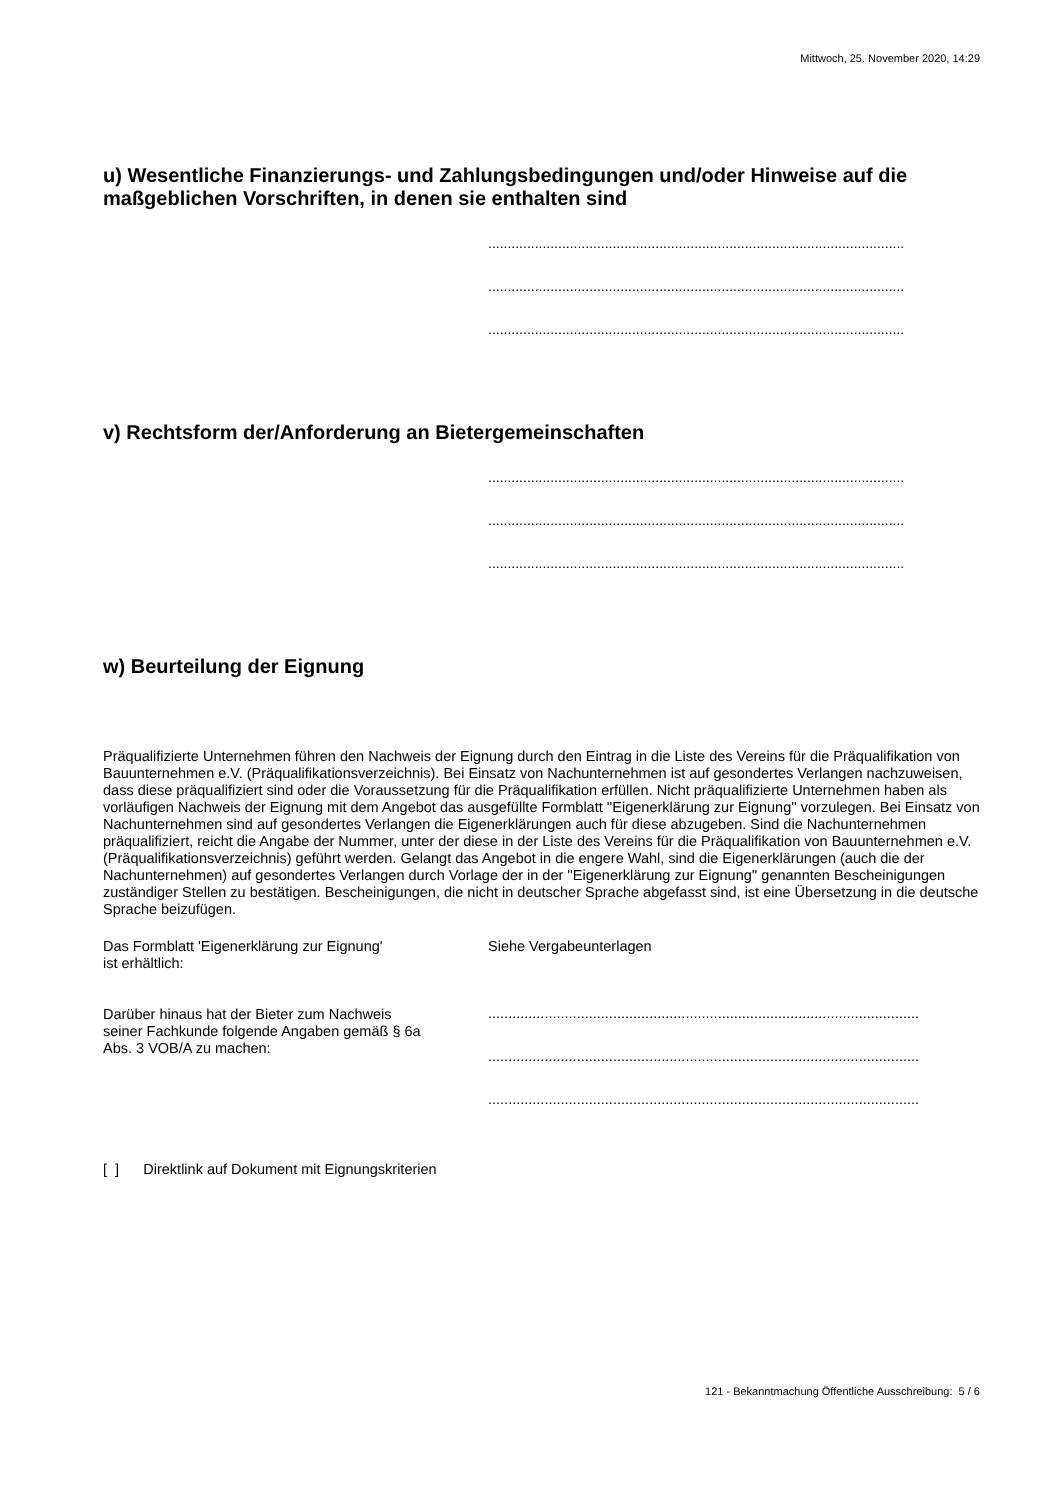Mittwoch, 25. November 2020, 14:29
u) Wesentliche Finanzierungs- und Zahlungsbedingungen und/oder Hinweise auf die maßgeblichen Vorschriften, in denen sie enthalten sind
...........................................................................................................
...........................................................................................................
...........................................................................................................
v) Rechtsform der/Anforderung an Bietergemeinschaften
...........................................................................................................
...........................................................................................................
...........................................................................................................
w) Beurteilung der Eignung
Präqualifizierte Unternehmen führen den Nachweis der Eignung durch den Eintrag in die Liste des Vereins für die Präqualifikation von Bauunternehmen e.V. (Präqualifikationsverzeichnis). Bei Einsatz von Nachunternehmen ist auf gesondertes Verlangen nachzuweisen, dass diese präqualifiziert sind oder die Voraussetzung für die Präqualifikation erfüllen. Nicht präqualifizierte Unternehmen haben als vorläufigen Nachweis der Eignung mit dem Angebot das ausgefüllte Formblatt ''Eigenerklärung zur Eignung'' vorzulegen. Bei Einsatz von Nachunternehmen sind auf gesondertes Verlangen die Eigenerklärungen auch für diese abzugeben. Sind die Nachunternehmen präqualifiziert, reicht die Angabe der Nummer, unter der diese in der Liste des Vereins für die Präqualifikation von Bauunternehmen e.V. (Präqualifikationsverzeichnis) geführt werden. Gelangt das Angebot in die engere Wahl, sind die Eigenerklärungen (auch die der Nachunternehmen) auf gesondertes Verlangen durch Vorlage der in der ''Eigenerklärung zur Eignung'' genannten Bescheinigungen zuständiger Stellen zu bestätigen. Bescheinigungen, die nicht in deutscher Sprache abgefasst sind, ist eine Übersetzung in die deutsche Sprache beizufügen.
Das Formblatt 'Eigenerklärung zur Eignung'
ist erhältlich:
Siehe Vergabeunterlagen
Darüber hinaus hat der Bieter zum Nachweis seiner Fachkunde folgende Angaben gemäß § 6a Abs. 3 VOB/A zu machen:
...........................................................................................................
...........................................................................................................
...........................................................................................................
[ ] Direktlink auf Dokument mit Eignungskriterien
121 - Bekanntmachung Öffentliche Ausschreibung: 5 / 6